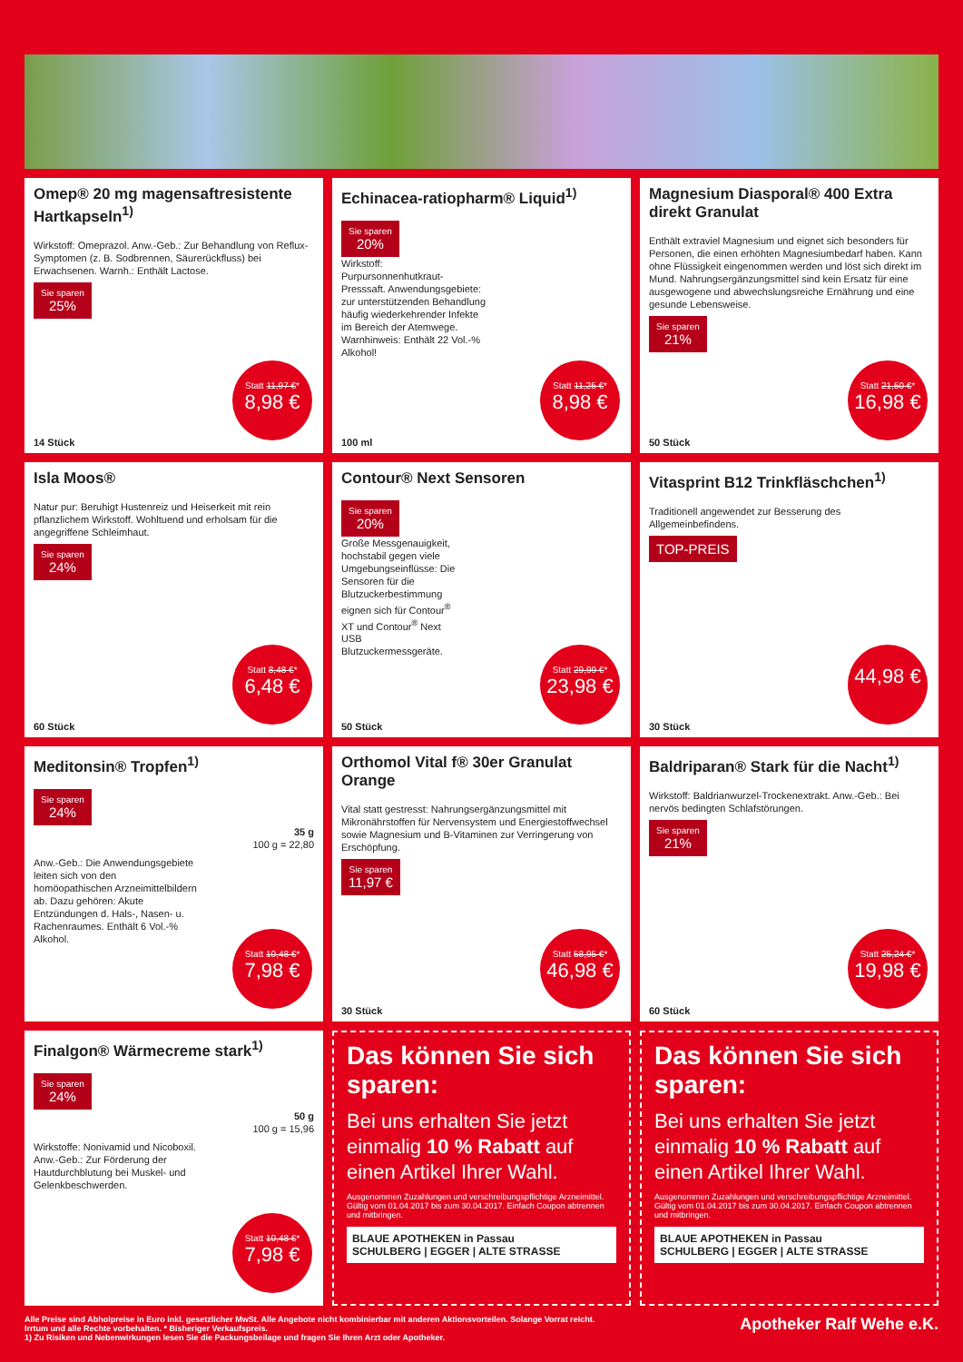Omep® 20 mg magensaftresistente Hartkapseln<sup>1)</sup>
Wirkstoff: Omeprazol. Anw.-Geb.: Zur Behandlung von Reflux-Symptomen (z. B. Sodbrennen, Säurerückfluss) bei Erwachsenen. Warnh.: Enthält Lactose.
Sie sparen 25%
Statt 11,97 €*
8,98 €
14 Stück
Echinacea-ratiopharm® Liquid<sup>1)</sup>
Sie sparen 20%
Wirkstoff: Purpursonnenhutkraut-Presssaft. Anwendungsgebiete: zur unterstützenden Behandlung häufig wiederkehrender Infekte im Bereich der Atemwege. Warnhinweis: Enthält 22 Vol.-% Alkohol!
Statt 11,25 €*
8,98 €
100 ml
Magnesium Diasporal® 400 Extra direkt Granulat
Enthält extraviel Magnesium und eignet sich besonders für Personen, die einen erhöhten Magnesiumbedarf haben. Kann ohne Flüssigkeit eingenommen werden und löst sich direkt im Mund. Nahrungsergänzungsmittel sind kein Ersatz für eine ausgewogene und abwechslungsreiche Ernährung und eine gesunde Lebensweise.
Sie sparen 21%
Statt 21,50 €*
16,98 €
50 Stück
Isla Moos®
Natur pur: Beruhigt Hustenreiz und Heiserkeit mit rein pflanzlichem Wirkstoff. Wohltuend und erholsam für die angegriffene Schleimhaut.
Sie sparen 24%
Statt 8,48 €*
6,48 €
60 Stück
Contour® Next Sensoren
Sie sparen 20%
Große Messgenauigkeit, hochstabil gegen viele Umgebungseinflüsse: Die Sensoren für die Blutzuckerbestimmung eignen sich für Contour<sup>®</sup> XT und Contour<sup>®</sup> Next USB Blutzuckermessgeräte.
Statt 29,99 €*
23,98 €
50 Stück
Vitasprint B12 Trinkfläschchen<sup>1)</sup>
Traditionell angewendet zur Besserung des Allgemeinbefindens.
TOP-PREIS
44,98 €
30 Stück
Meditonsin® Tropfen<sup>1)</sup>
Sie sparen 24%
35 g
100 g = 22,80
Anw.-Geb.: Die Anwendungsgebiete leiten sich von den homöopathischen Arzneimittelbildern ab. Dazu gehören: Akute Entzündungen d. Hals-, Nasen- u. Rachenraumes. Enthält 6 Vol.-% Alkohol.
Statt 10,48 €*
7,98 €
Orthomol Vital f® 30er Granulat Orange
Vital statt gestresst: Nahrungsergänzungsmittel mit Mikronährstoffen für Nervensystem und Energiestoffwechsel sowie Magnesium und B-Vitaminen zur Verringerung von Erschöpfung.
Sie sparen 11,97 €
Statt 58,95 €*
46,98 €
30 Stück
Baldriparan® Stark für die Nacht<sup>1)</sup>
Wirkstoff: Baldrianwurzel-Trockenextrakt. Anw.-Geb.: Bei nervös bedingten Schlafstörungen.
Sie sparen 21%
Statt 25,24 €*
19,98 €
60 Stück
Finalgon® Wärmecreme stark<sup>1)</sup>
Sie sparen 24%
50 g
100 g = 15,96
Wirkstoffe: Nonivamid und Nicoboxil. Anw.-Geb.: Zur Förderung der Hautdurchblutung bei Muskel- und Gelenkbeschwerden.
Statt 10,48 €*
7,98 €
Das können Sie sich sparen:
Bei uns erhalten Sie jetzt einmalig 10 % Rabatt auf einen Artikel Ihrer Wahl.
Ausgenommen Zuzahlungen und verschreibungspflichtige Arzneimittel.
Gültig vom 01.04.2017 bis zum 30.04.2017. Einfach Coupon abtrennen und mitbringen.
BLAUE APOTHEKEN in Passau
SCHULBERG | EGGER | ALTE STRASSE
Das können Sie sich sparen:
Bei uns erhalten Sie jetzt einmalig 10 % Rabatt auf einen Artikel Ihrer Wahl.
Ausgenommen Zuzahlungen und verschreibungspflichtige Arzneimittel.
Gültig vom 01.04.2017 bis zum 30.04.2017. Einfach Coupon abtrennen und mitbringen.
BLAUE APOTHEKEN in Passau
SCHULBERG | EGGER | ALTE STRASSE
Alle Preise sind Abholpreise in Euro inkl. gesetzlicher MwSt. Alle Angebote nicht kombinierbar mit anderen Aktionsvorteilen. Solange Vorrat reicht.
Irrtum und alle Rechte vorbehalten. * Bisheriger Verkaufspreis.
1) Zu Risiken und Nebenwirkungen lesen Sie die Packungsbeilage und fragen Sie Ihren Arzt oder Apotheker.
Apotheker Ralf Wehe e.K.